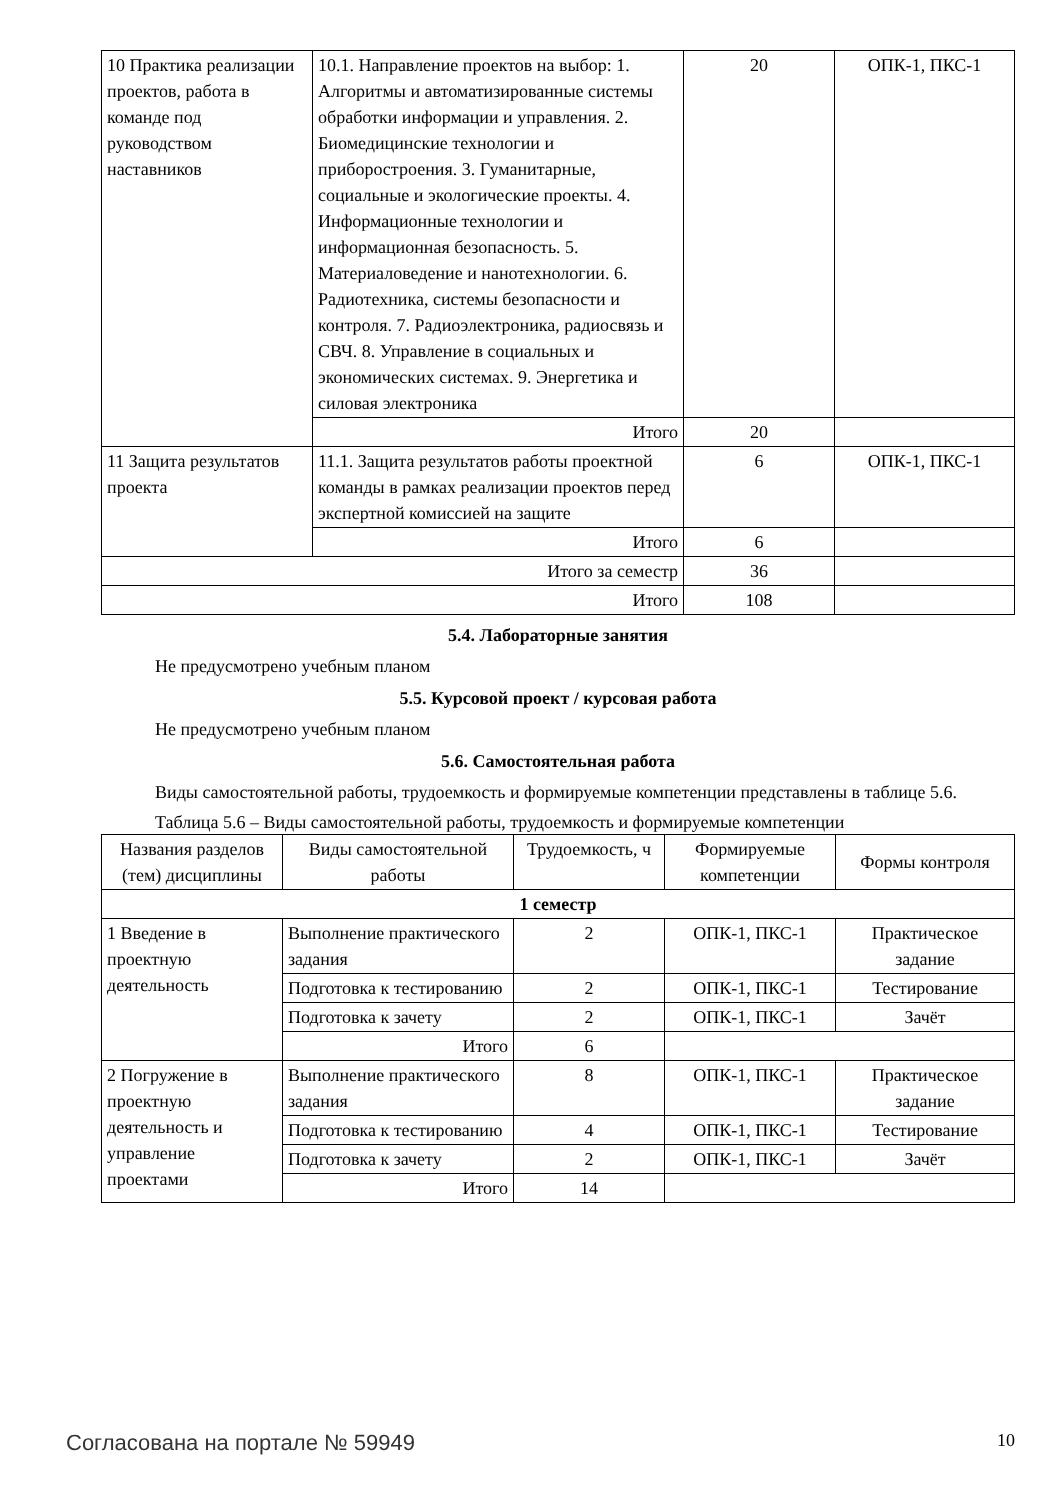| 10 Практика реализации проектов, работа в команде под руководством наставников | 10.1. Направление проектов на выбор: 1. Алгоритмы и автоматизированные системы обработки информации и управления. 2. Биомедицинские технологии и приборостроения. 3. Гуманитарные, социальные и экологические проекты. 4. Информационные технологии и информационная безопасность. 5. Материаловедение и нанотехнологии. 6. Радиотехника, системы безопасности и контроля. 7. Радиоэлектроника, радиосвязь и СВЧ. 8. Управление в социальных и экономических системах. 9. Энергетика и силовая электроника | 20 | ОПК-1, ПКС-1 |
| | Итого | 20 | |
| 11 Защита результатов проекта | 11.1. Защита результатов работы проектной команды в рамках реализации проектов перед экспертной комиссией на защите | 6 | ОПК-1, ПКС-1 |
| | Итого | 6 | |
| Итого за семестр | | 36 | |
| Итого | | 108 | |
5.4. Лабораторные занятия
Не предусмотрено учебным планом
5.5. Курсовой проект / курсовая работа
Не предусмотрено учебным планом
5.6. Самостоятельная работа
Виды самостоятельной работы, трудоемкость и формируемые компетенции представлены в таблице 5.6.
Таблица 5.6 – Виды самостоятельной работы, трудоемкость и формируемые компетенции
| Названия разделов (тем) дисциплины | Виды самостоятельной работы | Трудоемкость, ч | Формируемые компетенции | Формы контроля |
| --- | --- | --- | --- | --- |
| 1 семестр | | | | |
| 1 Введение в проектную деятельность | Выполнение практического задания | 2 | ОПК-1, ПКС-1 | Практическое задание |
| | Подготовка к тестированию | 2 | ОПК-1, ПКС-1 | Тестирование |
| | Подготовка к зачету | 2 | ОПК-1, ПКС-1 | Зачёт |
| | Итого | 6 | | |
| 2 Погружение в проектную деятельность и управление проектами | Выполнение практического задания | 8 | ОПК-1, ПКС-1 | Практическое задание |
| | Подготовка к тестированию | 4 | ОПК-1, ПКС-1 | Тестирование |
| | Подготовка к зачету | 2 | ОПК-1, ПКС-1 | Зачёт |
| | Итого | 14 | | |
Согласована на портале № 59949 10